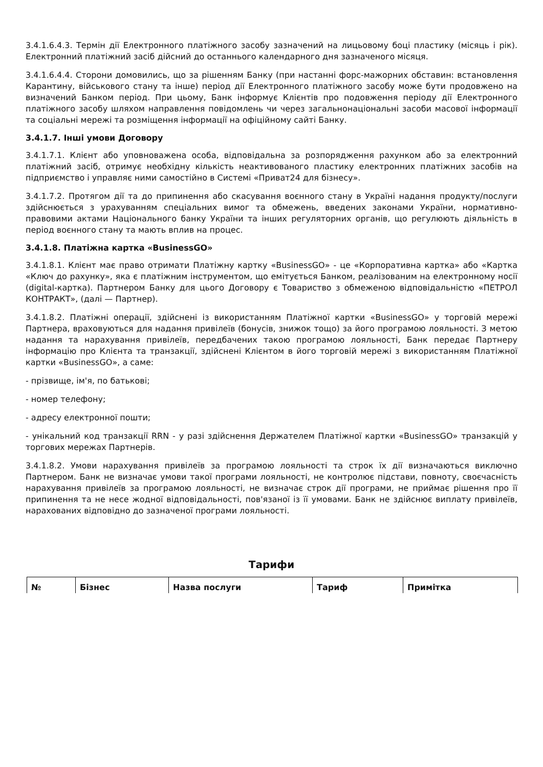3.4.1.6.4.3. Термін дії Електронного платіжного засобу зазначений на лицьовому боці пластику (місяць і рік). Електронний платіжний засіб дійсний до останнього календарного дня зазначеного місяця.
3.4.1.6.4.4. Сторони домовились, що за рішенням Банку (при настанні форс-мажорних обставин: встановлення Карантину, військового стану та інше) період дії Електронного платіжного засобу може бути продовжено на визначений Банком період. При цьому, Банк інформує Клієнтів про подовження періоду дії Електронного платіжного засобу шляхом направлення повідомлень чи через загальнонаціональні засоби масової інформації та соціальні мережі та розміщення інформації на офіційному сайті Банку.
3.4.1.7. Інші умови Договору
3.4.1.7.1. Клієнт або уповноважена особа, відповідальна за розпорядження рахунком або за електронний платіжний засіб, отримує необхідну кількість неактивованого пластику електронних платіжних засобів на підприємство і управляє ними самостійно в Системі «Приват24 для бізнесу».
3.4.1.7.2. Протягом дії та до припинення або скасування воєнного стану в Україні надання продукту/послуги здійснюється з урахуванням спеціальних вимог та обмежень, введених законами України, нормативно-правовими актами Національного банку України та інших регуляторних органів, що регулюють діяльність в період воєнного стану та мають вплив на процес.
3.4.1.8. Платіжна картка «BusinessGO»
3.4.1.8.1. Клієнт має право отримати Платіжну картку «BusinessGO» - це «Корпоративна картка» або «Картка «Ключ до рахунку», яка є платіжним інструментом, що емітується Банком, реалізованим на електронному носії (digital-картка). Партнером Банку для цього Договору є Товариство з обмеженою відповідальністю «ПЕТРОЛ КОНТРАКТ», (далі — Партнер).
3.4.1.8.2. Платіжні операції, здійснені із використанням Платіжної картки «BusinessGO» у торговій мережі Партнера, враховуються для надання привілеїв (бонусів, знижок тощо) за його програмою лояльності. З метою надання та нарахування привілеїв, передбачених такою програмою лояльності, Банк передає Партнеру інформацію про Клієнта та транзакції, здійснені Клієнтом в його торговій мережі з використанням Платіжної картки «BusinessGO», а саме:
- прізвище, ім'я, по батькові;
- номер телефону;
- адресу електронної пошти;
- унікальний код транзакції RRN - у разі здійснення Держателем Платіжної картки «BusinessGO» транзакцій у торгових мережах Партнерів.
3.4.1.8.2. Умови нарахування привілеїв за програмою лояльності та строк їх дії визначаються виключно Партнером. Банк не визначає умови такої програми лояльності, не контролює підстави, повноту, своєчасність нарахування привілеїв за програмою лояльності, не визначає строк дії програми, не приймає рішення про її припинення та не несе жодної відповідальності, пов'язаної із її умовами. Банк не здійснює виплату привілеїв, нарахованих відповідно до зазначеної програми лояльності.
Тарифи
| № | Бізнес | Назва послуги | Тариф | Примітка |
| --- | --- | --- | --- | --- |